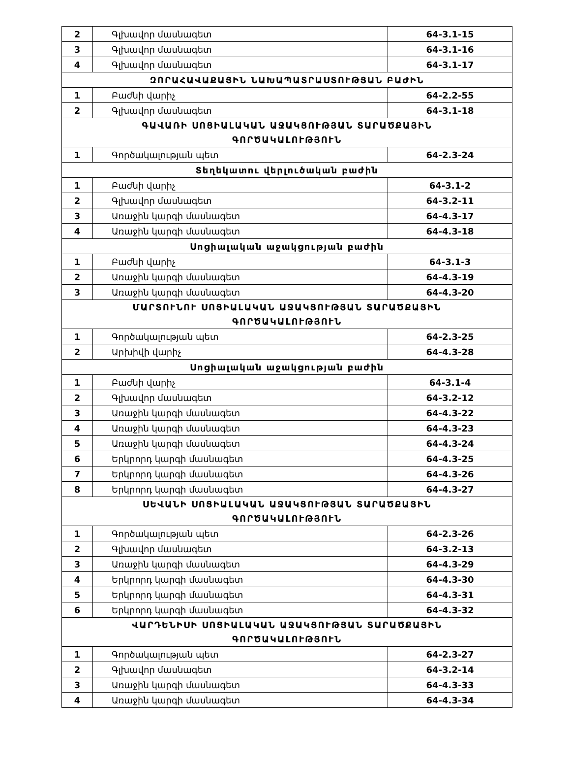| 2 | Գլխավոր մասնագետ | 64-3.1-15 |
| 3 | Գլխավոր մասնագետ | 64-3.1-16 |
| 4 | Գլխավոր մասնագետ | 64-3.1-17 |
| ԶՈՐԱՀԱՎԱՔԱՅԻՆ ՆԱԽԱՊԱՏՐԱՍՏՈՒԹՅԱՆ ԲԱԺԻՆ | | |
| 1 | Բաժնի վարիչ | 64-2.2-55 |
| 2 | Գլխավոր մասնագետ | 64-3.1-18 |
| ԳԱՎԱՌԻ ՍՈՑԻԱԼԱԿԱՆ ԱՋԱԿՑՈՒԹՅԱՆ ՏԱՐԱԾՔԱՅԻՆ ԳՈՐԾԱԿԱԼՈՒԹՅՈՒՆ | | |
| 1 | Գործակալության պետ | 64-2.3-24 |
| Տեղեկատու վերլուծական բաժին | | |
| 1 | Բաժնի վարիչ | 64-3.1-2 |
| 2 | Գլխավոր մասնագետ | 64-3.2-11 |
| 3 | Առաջին կարգի մասնագետ | 64-4.3-17 |
| 4 | Առաջին կարգի մասնագետ | 64-4.3-18 |
| Սոցիալական աջակցության բաժին | | |
| 1 | Բաժնի վարիչ | 64-3.1-3 |
| 2 | Առաջին կարգի մասնագետ | 64-4.3-19 |
| 3 | Առաջին կարգի մասնագետ | 64-4.3-20 |
| ՄԱՐՏՈՒՆՈՒ ՍՈՑԻԱԼԱԿԱՆ ԱՋԱԿՑՈՒԹՅԱՆ ՏԱՐԱԾՔԱՅԻՆ ԳՈՐԾԱԿԱԼՈՒԹՅՈՒՆ | | |
| 1 | Գործակալության պետ | 64-2.3-25 |
| 2 | Արխիվի վարիչ | 64-4.3-28 |
| Սոցիալական աջակցության բաժին | | |
| 1 | Բաժնի վարիչ | 64-3.1-4 |
| 2 | Գլխավոր մասնագետ | 64-3.2-12 |
| 3 | Առաջին կարգի մասնագետ | 64-4.3-22 |
| 4 | Առաջին կարգի մասնագետ | 64-4.3-23 |
| 5 | Առաջին կարգի մասնագետ | 64-4.3-24 |
| 6 | Երկրորդ կարգի մասնագետ | 64-4.3-25 |
| 7 | Երկրորդ կարգի մասնագետ | 64-4.3-26 |
| 8 | Երկրորդ կարգի մասնագետ | 64-4.3-27 |
| ՍԵՎԱՆԻ ՍՈՑԻԱԼԱԿԱՆ ԱՋԱԿՑՈՒԹՅԱՆ ՏԱՐԱԾՔԱՅԻՆ ԳՈՐԾԱԿԱԼՈՒԹՅՈՒՆ | | |
| 1 | Գործակալության պետ | 64-2.3-26 |
| 2 | Գլխավոր մասնագետ | 64-3.2-13 |
| 3 | Առաջին կարգի մասնագետ | 64-4.3-29 |
| 4 | Երկրորդ կարգի մասնագետ | 64-4.3-30 |
| 5 | Երկրորդ կարգի մասնագետ | 64-4.3-31 |
| 6 | Երկրորդ կարգի մասնագետ | 64-4.3-32 |
| ՎԱՐԴԵՆԻՍԻ ՍՈՑԻԱԼԱԿԱՆ ԱՋԱԿՑՈՒԹՅԱՆ ՏԱՐԱԾՔԱՅԻՆ ԳՈՐԾԱԿԱԼՈՒԹՅՈՒՆ | | |
| 1 | Գործակալության պետ | 64-2.3-27 |
| 2 | Գլխավոր մասնագետ | 64-3.2-14 |
| 3 | Առաջին կարգի մասնագետ | 64-4.3-33 |
| 4 | Առաջին կարգի մասնագետ | 64-4.3-34 |